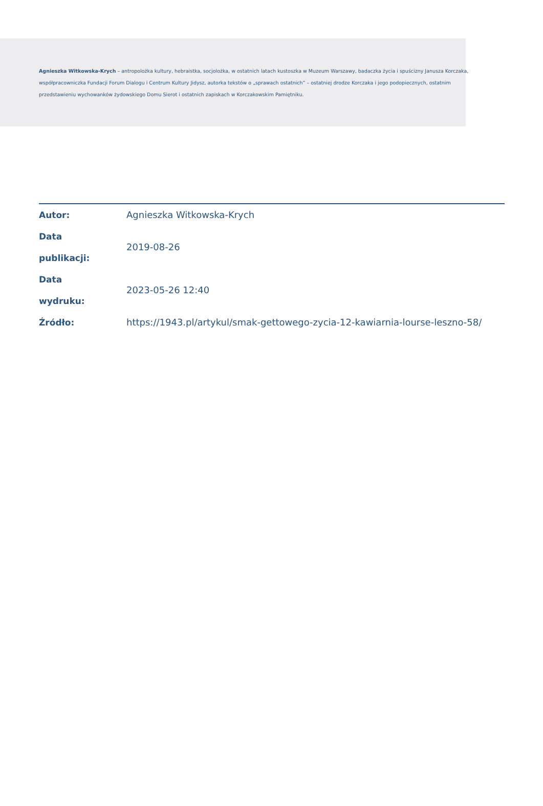Agnieszka Witkowska-Krych – antropolożka kultury, hebraistka, socjolożka, w ostatnich latach kustoszka w Muzeum Warszawy, badaczka życia i spuścizny Janusza Korczaka, współpracowniczka Fundacji Forum Dialogu i Centrum Kultury Jidysz, autorka tekstów o „sprawach ostatnich” – ostatniej drodze Korczaka i jego podopiecznych, ostatnim przedstawieniu wychowanków żydowskiego Domu Sierot i ostatnich zapiskach w Korczakowskim Pamiętniku.
| Autor: | Agnieszka Witkowska-Krych |
| Data publikacji: | 2019-08-26 |
| Data wydruku: | 2023-05-26 12:40 |
| Źródło: | https://1943.pl/artykul/smak-gettowego-zycia-12-kawiarnia-lourse-leszno-58/ |